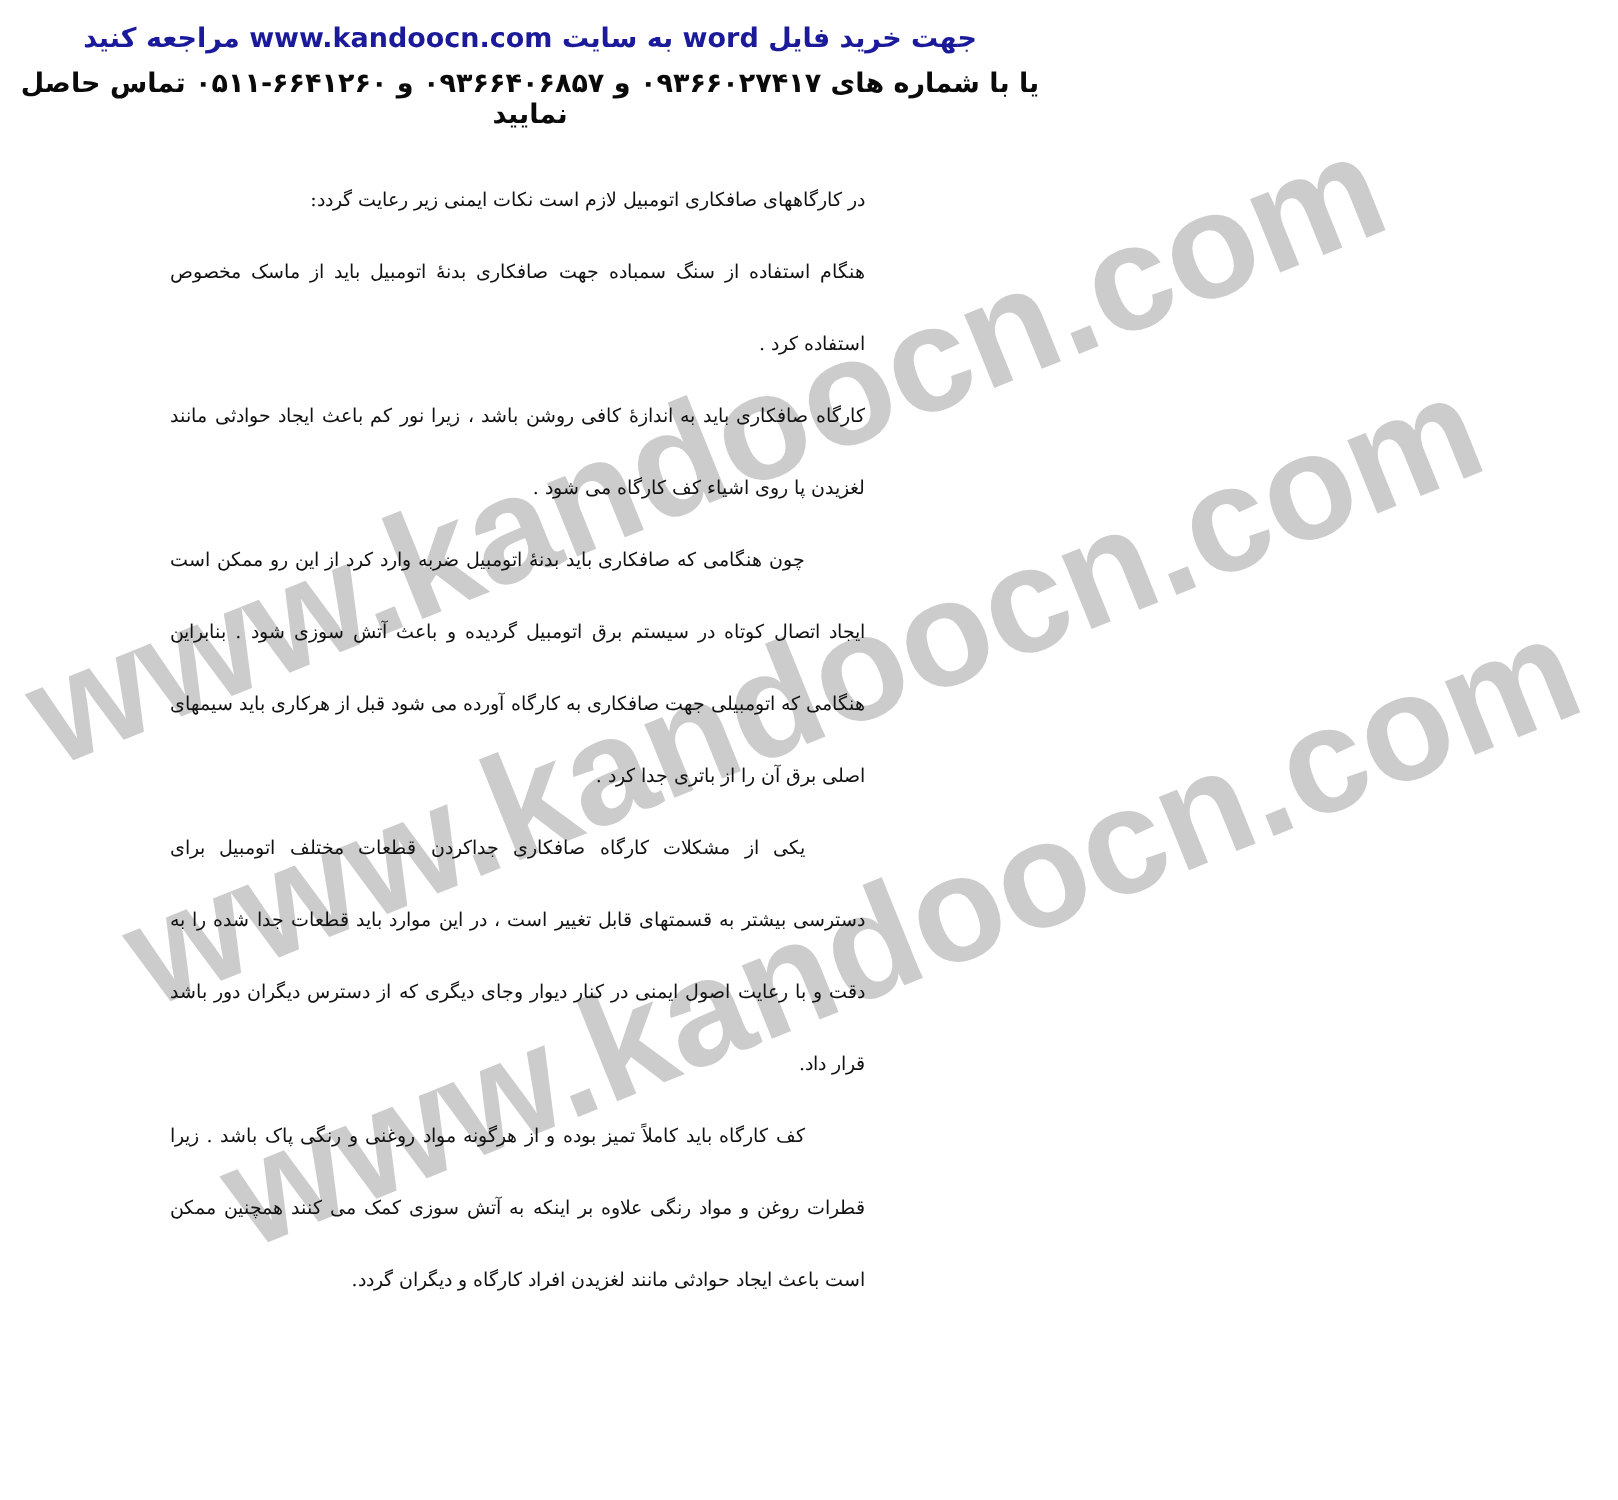www.kandoocn.com
www.kandoocn.com
www.kandoocn.com
جهت خرید فایل word به سایت www.kandoocn.com مراجعه کنید
یا با شماره های ۰۹۳۶۶۰۲۷۴۱۷ و ۰۹۳۶۶۴۰۶۸۵۷ و ۶۶۴۱۲۶۰-۰۵۱۱ تماس حاصل نمایید
در کارگاههای صافکاری اتومبیل لازم است نکات ایمنی زیر رعایت گردد:
هنگام استفاده از سنگ سمباده جهت صافکاری بدنهٔ اتومبیل باید از ماسک مخصوص استفاده کرد .
کارگاه صافکاری باید به اندازهٔ کافی روشن باشد ، زیرا نور کم باعث ایجاد حوادثی مانند لغزیدن پا روی اشیاء کف کارگاه می شود .
چون هنگامی که صافکاری باید بدنهٔ اتومبیل ضربه وارد کرد از این رو ممکن است ایجاد اتصال کوتاه در سیستم برق اتومبیل گردیده و باعث آتش سوزی شود . بنابراین هنگامی که اتومبیلی جهت صافکاری به کارگاه آورده می شود قبل از هرکاری باید سیمهای اصلی برق آن را از باتری جدا کرد .
یکی از مشکلات کارگاه صافکاری جداکردن قطعات مختلف اتومبیل برای دسترسی بیشتر به قسمتهای قابل تغییر است ، در این موارد باید قطعات جدا شده را به دقت و با رعایت اصول ایمنی در کنار دیوار وجای دیگری که از دسترس دیگران دور باشد قرار داد.
کف کارگاه باید کاملاً تمیز بوده و از هرگونه مواد روغنی و رنگی پاک باشد . زیرا قطرات روغن و مواد رنگی علاوه بر اینکه به آتش سوزی کمک می کنند همچنین ممکن است باعث ایجاد حوادثی مانند لغزیدن افراد کارگاه و دیگران گردد.